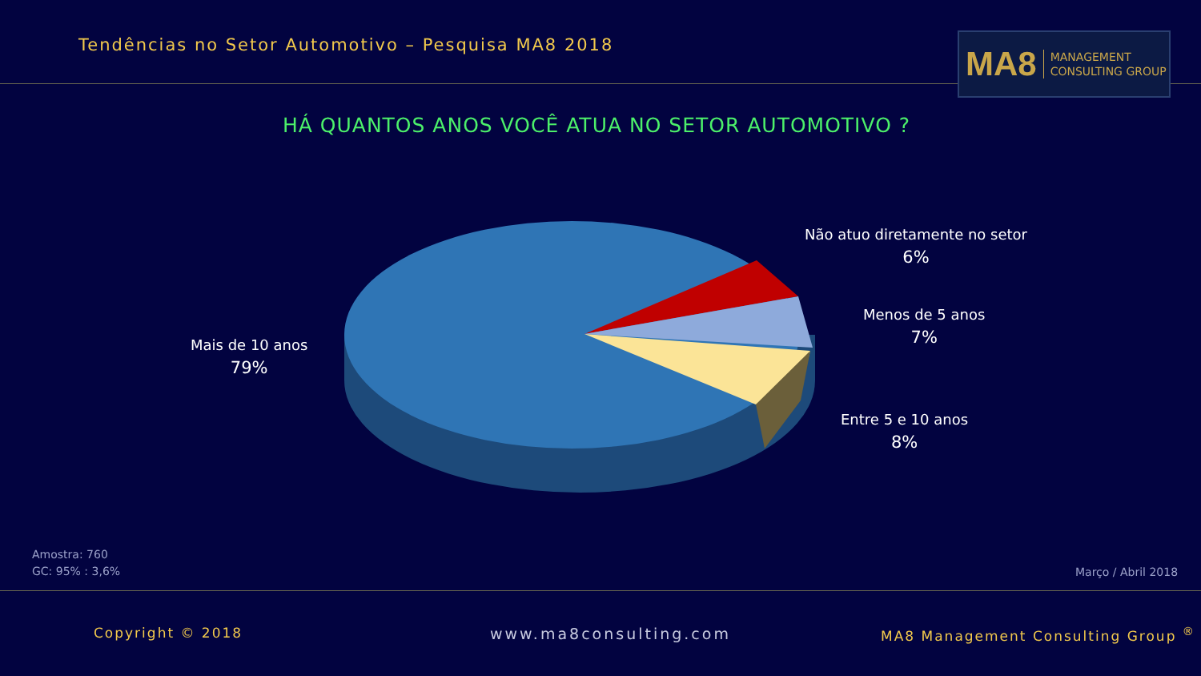Tendências no Setor Automotivo – Pesquisa MA8 2018
MA8 MANAGEMENT
CONSULTING GROUP
HÁ QUANTOS ANOS VOCÊ ATUA NO SETOR AUTOMOTIVO ?
Não atuo diretamente no setor
6%
Menos de 5 anos
7%
Entre 5 e 10 anos
8%
Mais de 10 anos
79%
Amostra: 760
GC: 95% : 3,6%
Março / Abril 2018
Copyright © 2018 www.ma8consulting.com
MA8 Management Consulting Group <sup>®</sup>